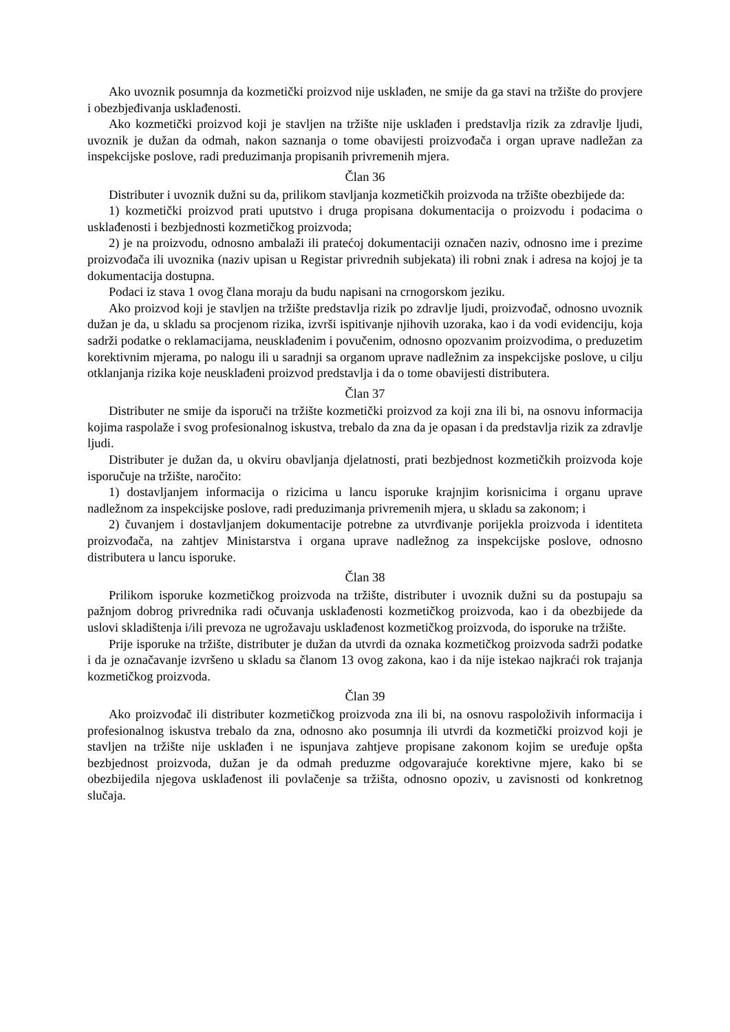Ako uvoznik posumnja da kozmetički proizvod nije usklađen, ne smije da ga stavi na tržište do provjere i obezbjeđivanja usklađenosti.
Ako kozmetički proizvod koji je stavljen na tržište nije usklađen i predstavlja rizik za zdravlje ljudi, uvoznik je dužan da odmah, nakon saznanja o tome obavijesti proizvođača i organ uprave nadležan za inspekcijske poslove, radi preduzimanja propisanih privremenih mjera.
Član 36
Distributer i uvoznik dužni su da, prilikom stavljanja kozmetičkih proizvoda na tržište obezbijede da:
1) kozmetički proizvod prati uputstvo i druga propisana dokumentacija o proizvodu i podacima o usklađenosti i bezbjednosti kozmetičkog proizvoda;
2) je na proizvodu, odnosno ambalaži ili pratećoj dokumentaciji označen naziv, odnosno ime i prezime proizvođača ili uvoznika (naziv upisan u Registar privrednih subjekata) ili robni znak i adresa na kojoj je ta dokumentacija dostupna.
Podaci iz stava 1 ovog člana moraju da budu napisani na crnogorskom jeziku.
Ako proizvod koji je stavljen na tržište predstavlja rizik po zdravlje ljudi, proizvođač, odnosno uvoznik dužan je da, u skladu sa procjenom rizika, izvrši ispitivanje njihovih uzoraka, kao i da vodi evidenciju, koja sadrži podatke o reklamacijama, neusklađenim i povučenim, odnosno opozvanim proizvodima, o preduzetim korektivnim mjerama, po nalogu ili u saradnji sa organom uprave nadležnim za inspekcijske poslove, u cilju otklanjanja rizika koje neusklađeni proizvod predstavlja i da o tome obavijesti distributera.
Član 37
Distributer ne smije da isporuči na tržište kozmetički proizvod za koji zna ili bi, na osnovu informacija kojima raspolaže i svog profesionalnog iskustva, trebalo da zna da je opasan i da predstavlja rizik za zdravlje ljudi.
Distributer je dužan da, u okviru obavljanja djelatnosti, prati bezbjednost kozmetičkih proizvoda koje isporučuje na tržište, naročito:
1) dostavljanjem informacija o rizicima u lancu isporuke krajnjim korisnicima i organu uprave nadležnom za inspekcijske poslove, radi preduzimanja privremenih mjera, u skladu sa zakonom; i
2) čuvanjem i dostavljanjem dokumentacije potrebne za utvrđivanje porijekla proizvoda i identiteta proizvođača, na zahtjev Ministarstva i organa uprave nadležnog za inspekcijske poslove, odnosno distributera u lancu isporuke.
Član 38
Prilikom isporuke kozmetičkog proizvoda na tržište, distributer i uvoznik dužni su da postupaju sa pažnjom dobrog privrednika radi očuvanja usklađenosti kozmetičkog proizvoda, kao i da obezbijede da uslovi skladištenja i/ili prevoza ne ugrožavaju usklađenost kozmetičkog proizvoda, do isporuke na tržište.
Prije isporuke na tržište, distributer je dužan da utvrdi da oznaka kozmetičkog proizvoda sadrži podatke i da je označavanje izvršeno u skladu sa članom 13 ovog zakona, kao i da nije istekao najkraći rok trajanja kozmetičkog proizvoda.
Član 39
Ako proizvođač ili distributer kozmetičkog proizvoda zna ili bi, na osnovu raspoloživih informacija i profesionalnog iskustva trebalo da zna, odnosno ako posumnja ili utvrdi da kozmetički proizvod koji je stavljen na tržište nije usklađen i ne ispunjava zahtjeve propisane zakonom kojim se uređuje opšta bezbjednost proizvoda, dužan je da odmah preduzme odgovarajuće korektivne mjere, kako bi se obezbijedila njegova usklađenost ili povlačenje sa tržišta, odnosno opoziv, u zavisnosti od konkretnog slučaja.